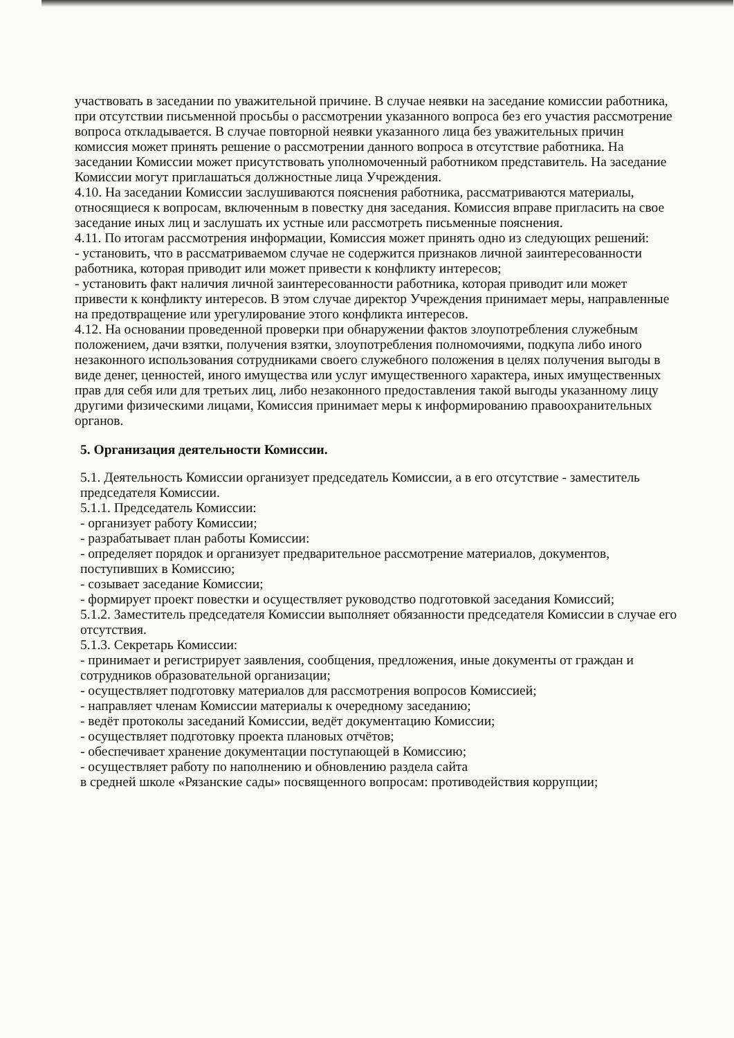участвовать в заседании по уважительной причине. В случае неявки на заседание комиссии работника, при отсутствии письменной просьбы о рассмотрении указанного вопроса без его участия рассмотрение вопроса откладывается. В случае повторной неявки указанного лица без уважительных причин комиссия может принять решение о рассмотрении данного вопроса в отсутствие работника. На заседании Комиссии может присутствовать уполномоченный работником представитель. На заседание Комиссии могут приглашаться должностные лица Учреждения.
4.10. На заседании Комиссии заслушиваются пояснения работника, рассматриваются материалы, относящиеся к вопросам, включенным в повестку дня заседания. Комиссия вправе пригласить на свое заседание иных лиц и заслушать их устные или рассмотреть письменные пояснения.
4.11. По итогам рассмотрения информации, Комиссия может принять одно из следующих решений:
- установить, что в рассматриваемом случае не содержится признаков личной заинтересованности работника, которая приводит или может привести к конфликту интересов;
- установить факт наличия личной заинтересованности работника, которая приводит или может привести к конфликту интересов. В этом случае директор Учреждения принимает меры, направленные на предотвращение или урегулирование этого конфликта интересов.
4.12. На основании проведенной проверки при обнаружении фактов злоупотребления служебным положением, дачи взятки, получения взятки, злоупотребления полномочиями, подкупа либо иного незаконного использования сотрудниками своего служебного положения в целях получения выгоды в виде денег, ценностей, иного имущества или услуг имущественного характера, иных имущественных прав для себя или для третьих лиц, либо незаконного предоставления такой выгоды указанному лицу другими физическими лицами, Комиссия принимает меры к информированию правоохранительных органов.
5. Организация деятельности Комиссии.
5.1. Деятельность Комиссии организует председатель Комиссии, а в его отсутствие - заместитель председателя Комиссии.
5.1.1. Председатель Комиссии:
- организует работу Комиссии;
- разрабатывает план работы Комиссии:
- определяет порядок и организует предварительное рассмотрение материалов, документов, поступивших в Комиссию;
- созывает заседание Комиссии;
- формирует проект повестки и осуществляет руководство подготовкой заседания Комиссий;
5.1.2. Заместитель председателя Комиссии выполняет обязанности председателя Комиссии в случае его отсутствия.
5.1.3. Секретарь Комиссии:
- принимает и регистрирует заявления, сообщения, предложения, иные документы от граждан и сотрудников образовательной организации;
- осуществляет подготовку материалов для рассмотрения вопросов Комиссией;
- направляет членам Комиссии материалы к очередному заседанию;
- ведёт протоколы заседаний Комиссии, ведёт документацию Комиссии;
- осуществляет подготовку проекта плановых отчётов;
- обеспечивает хранение документации поступающей в Комиссию;
- осуществляет работу по наполнению и обновлению раздела сайта
в средней школе «Рязанские сады» посвященного вопросам: противодействия коррупции;